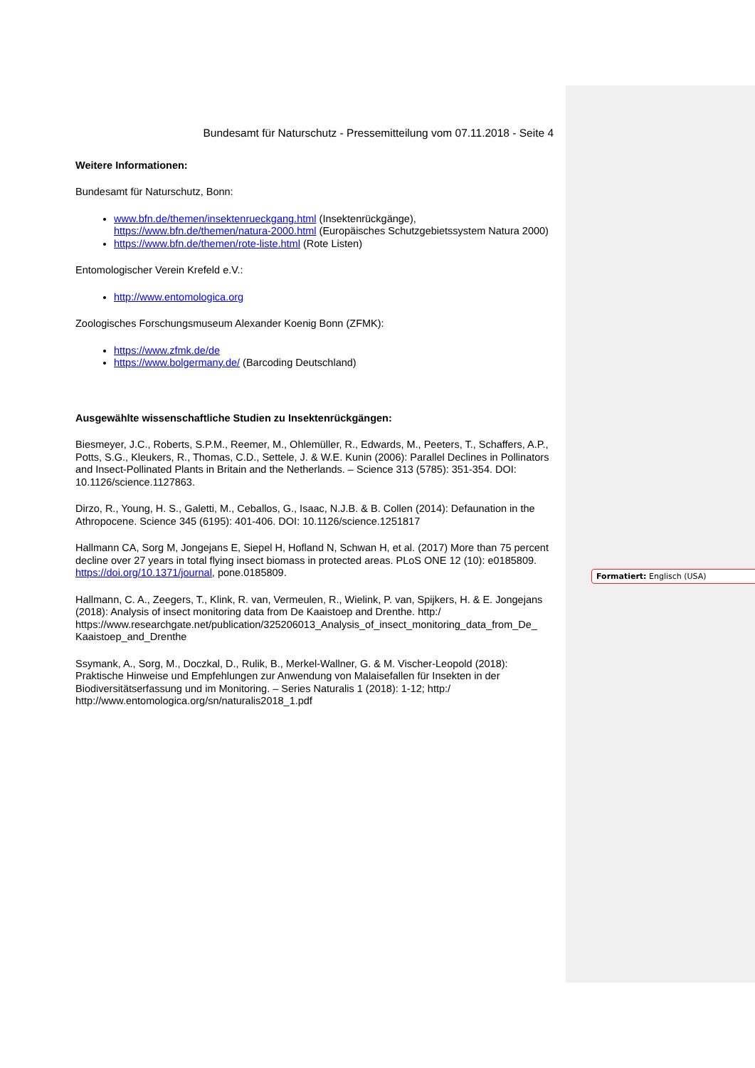Bundesamt für Naturschutz - Pressemitteilung vom 07.11.2018 - Seite 4
Weitere Informationen:
Bundesamt für Naturschutz, Bonn:
www.bfn.de/themen/insektenrueckgang.html (Insektenrückgänge), https://www.bfn.de/themen/natura-2000.html (Europäisches Schutzgebietssystem Natura 2000)
https://www.bfn.de/themen/rote-liste.html (Rote Listen)
Entomologischer Verein Krefeld e.V.:
http://www.entomologica.org
Zoologisches Forschungsmuseum Alexander Koenig Bonn (ZFMK):
https://www.zfmk.de/de
https://www.bolgermany.de/ (Barcoding Deutschland)
Ausgewählte wissenschaftliche Studien zu Insektenrückgängen:
Biesmeyer, J.C., Roberts, S.P.M., Reemer, M., Ohlemüller, R., Edwards, M., Peeters, T., Schaffers, A.P., Potts, S.G., Kleukers, R., Thomas, C.D., Settele, J. & W.E. Kunin (2006): Parallel Declines in Pollinators and Insect-Pollinated Plants in Britain and the Netherlands. – Science 313 (5785): 351-354. DOI: 10.1126/science.1127863.
Dirzo, R., Young, H. S., Galetti, M., Ceballos, G., Isaac, N.J.B. & B. Collen (2014): Defaunation in the Athropocene. Science 345 (6195): 401-406. DOI: 10.1126/science.1251817
Hallmann CA, Sorg M, Jongejans E, Siepel H, Hofland N, Schwan H, et al. (2017) More than 75 percent decline over 27 years in total flying insect biomass in protected areas. PLoS ONE 12 (10): e0185809. https://doi.org/10.1371/journal, pone.0185809.
Hallmann, C. A., Zeegers, T., Klink, R. van, Vermeulen, R., Wielink, P. van, Spijkers, H. & E. Jongejans (2018): Analysis of insect monitoring data from De Kaaistoep and Drenthe. http:/ https://www.researchgate.net/publication/325206013_Analysis_of_insect_monitoring_data_from_De_ Kaaistoep_and_Drenthe
Ssymank, A., Sorg, M., Doczkal, D., Rulik, B., Merkel-Wallner, G. & M. Vischer-Leopold (2018): Praktische Hinweise und Empfehlungen zur Anwendung von Malaisefallen für Insekten in der Biodiversitätserfassung und im Monitoring. – Series Naturalis 1 (2018): 1-12; http:/ http://www.entomologica.org/sn/naturalis2018_1.pdf
Formatiert: Englisch (USA)